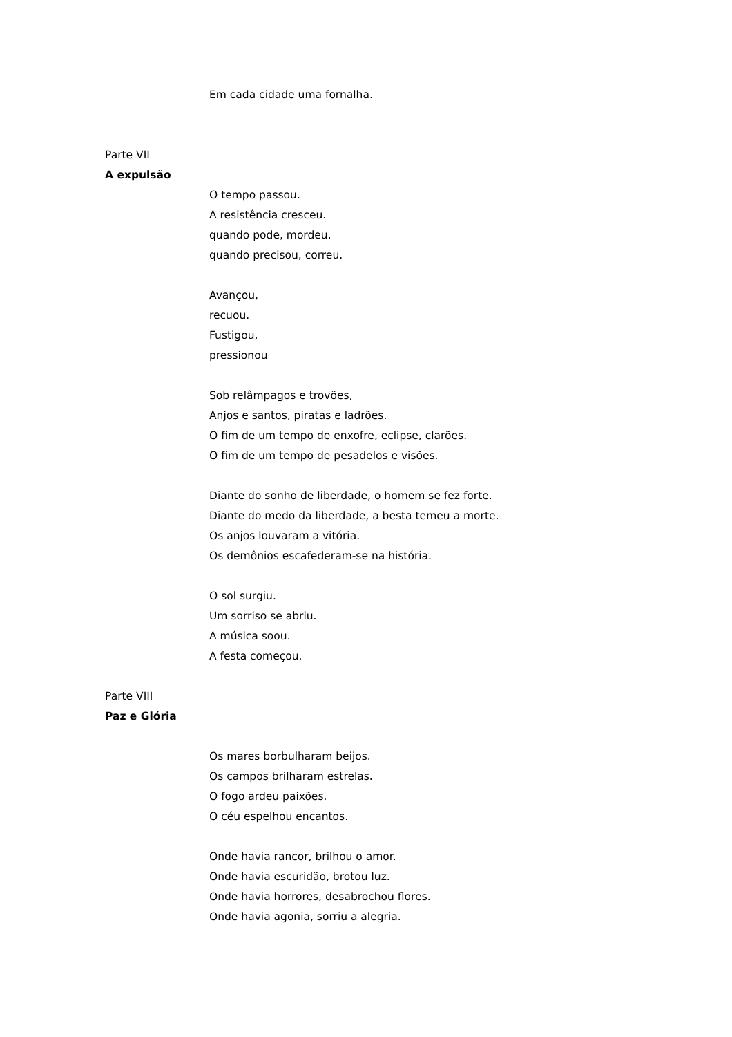Em cada cidade uma fornalha.
Parte VII
A expulsão
O tempo passou.
A resistência cresceu.
quando pode, mordeu.
quando precisou, correu.
Avançou,
recuou.
Fustigou,
pressionou
Sob relâmpagos e trovões,
Anjos e santos, piratas e ladrões.
O fim de um tempo de enxofre, eclipse, clarões.
O fim de um tempo de pesadelos e visões.
Diante do sonho de liberdade, o homem se fez forte.
Diante do medo da liberdade, a besta temeu a morte.
Os anjos louvaram a vitória.
Os demônios escafederam-se na história.
O sol surgiu.
Um sorriso se abriu.
A música soou.
A festa começou.
Parte VIII
Paz e Glória
Os mares borbulharam beijos.
Os campos brilharam estrelas.
O fogo ardeu paixões.
O céu espelhou encantos.
Onde havia rancor, brilhou o amor.
Onde havia escuridão, brotou luz.
Onde havia horrores, desabrochou flores.
Onde havia agonia, sorriu a alegria.